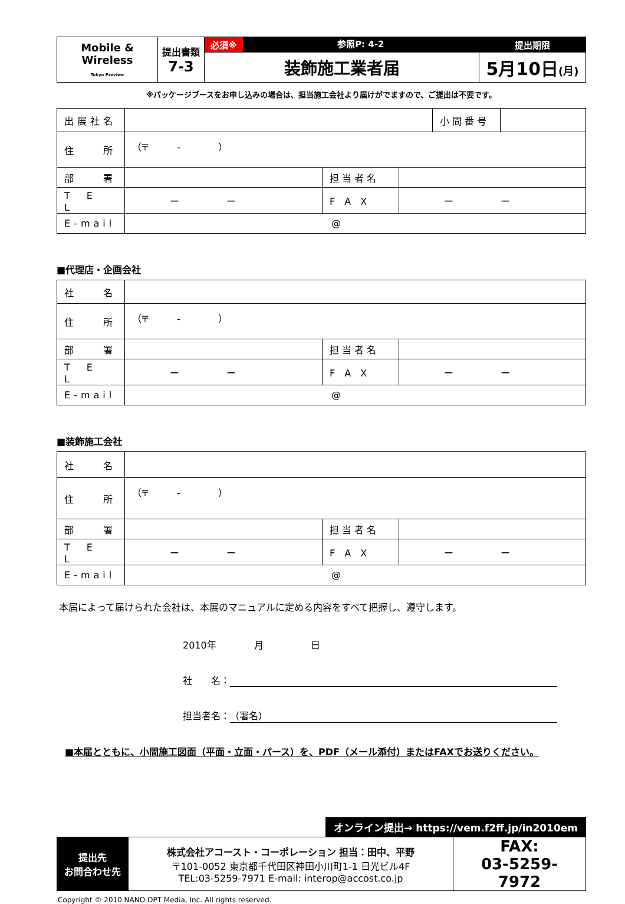| Mobile & Wireless Tokyo Preview | 提出書類 7-3 | 必須※ 参照P: 4-2 | 提出期限 |
| | | 装飾施工業者届 | 5月10日 (月) |
※パッケージブースをお申し込みの場合は、担当施工会社より届けがでますので、ご提出は不要です。
| 出展社名 | | | | 小 間 番 号 | |
| 住 所 | （〒 - ） | | | | |
| 部 署 | | 担 当 者 名 | | | |
| T E L | ー ー | F A X | ー ー | | |
| E-mail | @ | | | | |
■代理店・企画会社
| 社 名 | | | |
| 住 所 | （〒 - ） | | |
| 部 署 | | 担 当 者 名 | |
| T E L | ー ー | F A X | ー ー |
| E-mail | @ | | |
■装飾施工会社
| 社 名 | | | |
| 住 所 | （〒 - ） | | |
| 部 署 | | 担 当 者 名 | |
| T E L | ー ー | F A X | ー ー |
| E-mail | @ | | |
本届によって届けられた会社は、本展のマニュアルに定める内容をすべて把握し、遵守します。
2010年　　　　月　　　　　日
社　　名：
担当者名： （署名）
■本届とともに、小間施工図面（平面・立面・パース）を、PDF（メール添付）またはFAXでお送りください。
オンライン提出→ https://vem.f2ff.jp/in2010em
| 提出先 お問合わせ先 | 株式会社アコースト・コーポレーション 担当：田中、平野 〒101-0052 東京都千代田区神田小川町1-1 日光ビル4F TEL:03-5259-7971 E-mail: interop@accost.co.jp | FAX: 03-5259-7972 |
Copyright © 2010 NANO OPT Media, Inc. All rights reserved.